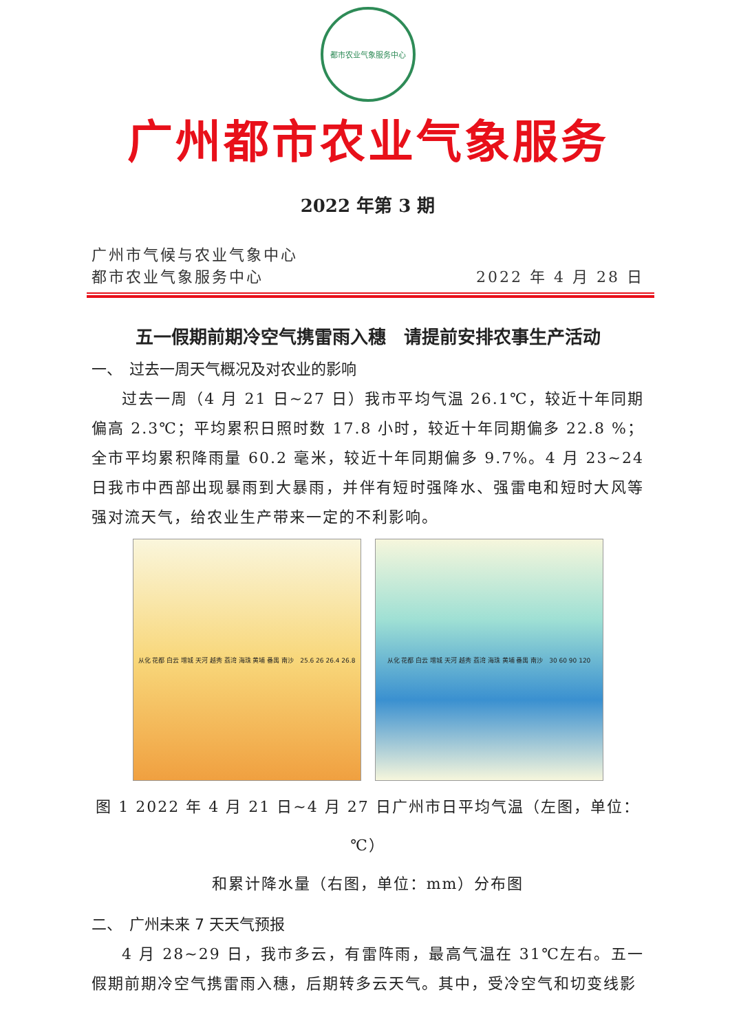都市农业气象服务中心
广州都市农业气象服务
2022 年第 3 期
广州市气候与农业气象中心
都市农业气象服务中心 2022 年 4 月 28 日
五一假期前期冷空气携雷雨入穗　请提前安排农事生产活动
一、　过去一周天气概况及对农业的影响
过去一周（4 月 21 日~27 日）我市平均气温 26.1℃，较近十年同期偏高 2.3℃；平均累积日照时数 17.8 小时，较近十年同期偏多 22.8 %；全市平均累积降雨量 60.2 毫米，较近十年同期偏多 9.7%。4 月 23~24 日我市中西部出现暴雨到大暴雨，并伴有短时强降水、强雷电和短时大风等强对流天气，给农业生产带来一定的不利影响。
从化 花都 白云 增城 天河 越秀 荔湾 海珠 黄埔 番禺 南沙　25.6 26 26.4 26.8
从化 花都 白云 增城 天河 越秀 荔湾 海珠 黄埔 番禺 南沙　30 60 90 120
图 1 2022 年 4 月 21 日~4 月 27 日广州市日平均气温（左图，单位：℃）
和累计降水量（右图，单位：mm）分布图
二、　广州未来 7 天天气预报
4 月 28~29 日，我市多云，有雷阵雨，最高气温在 31℃左右。五一假期前期冷空气携雷雨入穗，后期转多云天气。其中，受冷空气和切变线影